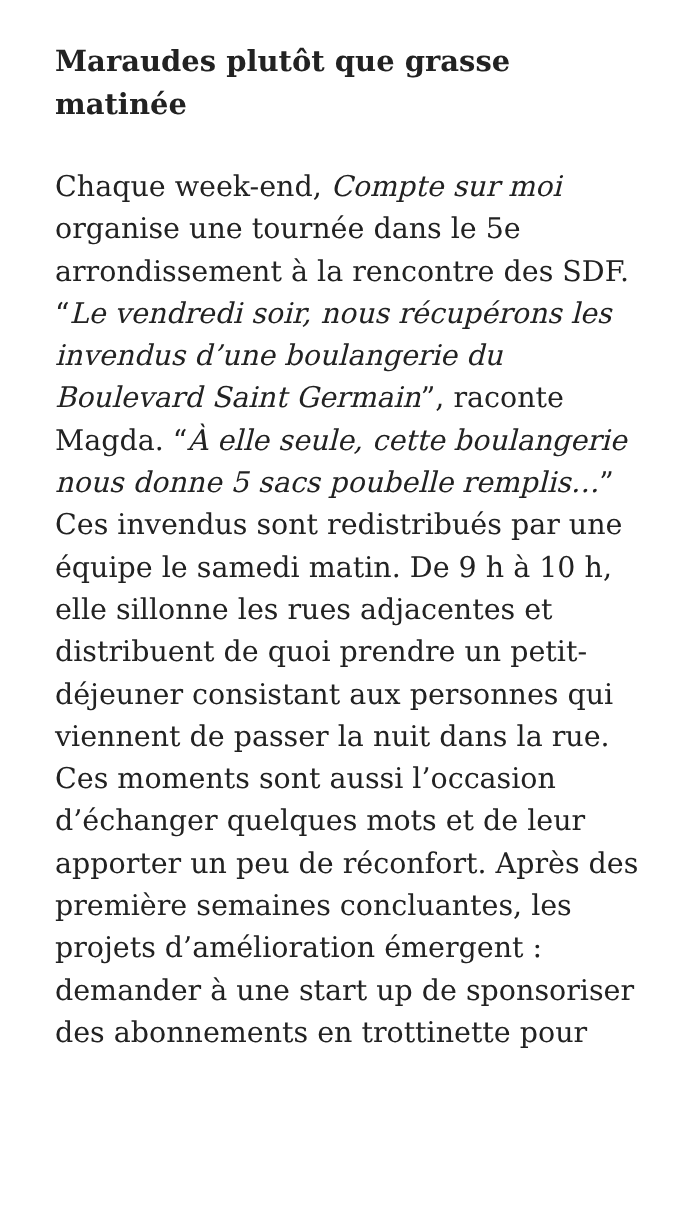Maraudes plutôt que grasse matinée
Chaque week-end, Compte sur moi organise une tournée dans le 5e arrondissement à la rencontre des SDF. “Le vendredi soir, nous récupérons les invendus d’une boulangerie du Boulevard Saint Germain”, raconte Magda. “À elle seule, cette boulangerie nous donne 5 sacs poubelle remplis…” Ces invendus sont redistribués par une équipe le samedi matin. De 9 h à 10 h, elle sillonne les rues adjacentes et distribuent de quoi prendre un petit-déjeuner consistant aux personnes qui viennent de passer la nuit dans la rue. Ces moments sont aussi l’occasion d’échanger quelques mots et de leur apporter un peu de réconfort. Après des première semaines concluantes, les projets d’amélioration émergent : demander à une start up de sponsoriser des abonnements en trottinette pour